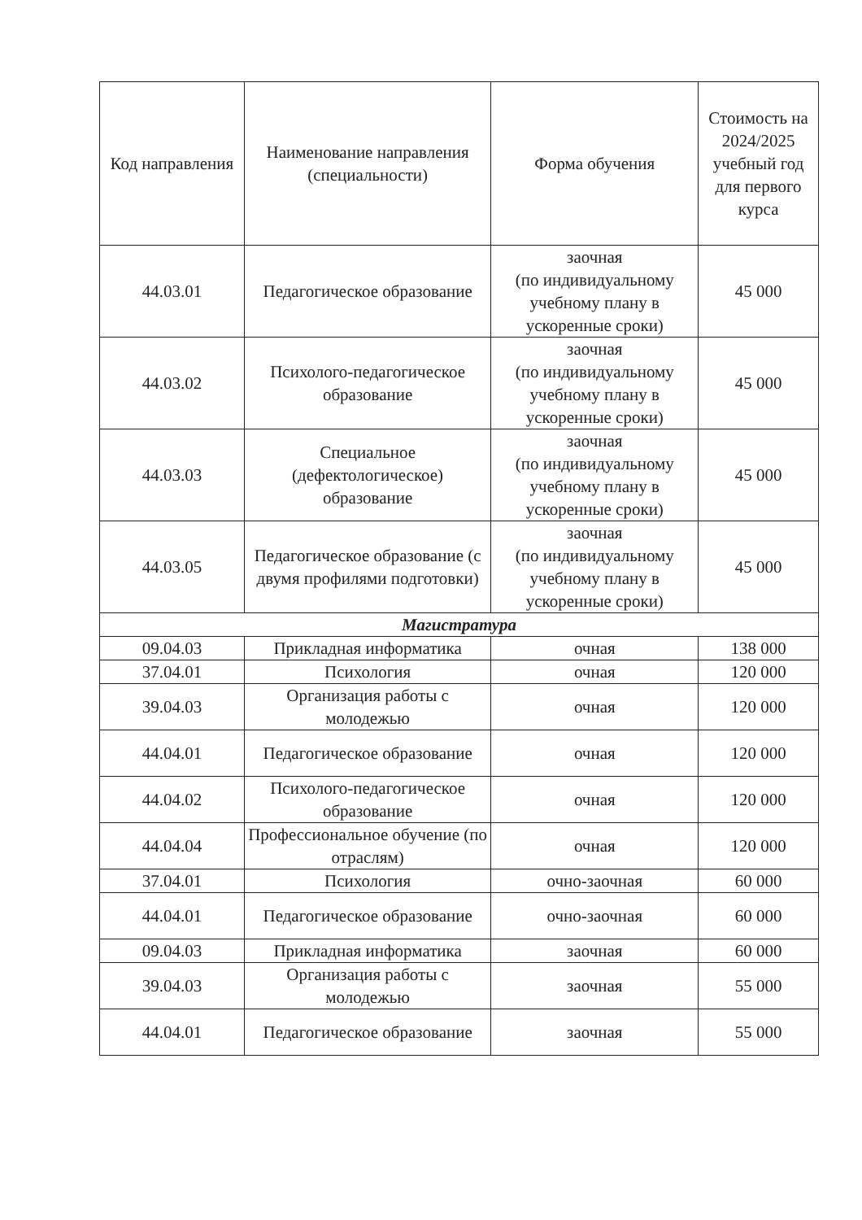| Код направления | Наименование направления (специальности) | Форма обучения | Стоимость на 2024/2025 учебный год для первого курса |
| --- | --- | --- | --- |
| 44.03.01 | Педагогическое образование | заочная (по индивидуальному учебному плану в ускоренные сроки) | 45 000 |
| 44.03.02 | Психолого-педагогическое образование | заочная (по индивидуальному учебному плану в ускоренные сроки) | 45 000 |
| 44.03.03 | Специальное (дефектологическое) образование | заочная (по индивидуальному учебному плану в ускоренные сроки) | 45 000 |
| 44.03.05 | Педагогическое образование (с двумя профилями подготовки) | заочная (по индивидуальному учебному плану в ускоренные сроки) | 45 000 |
| Магистратура | | | |
| 09.04.03 | Прикладная информатика | очная | 138 000 |
| 37.04.01 | Психология | очная | 120 000 |
| 39.04.03 | Организация работы с молодежью | очная | 120 000 |
| 44.04.01 | Педагогическое образование | очная | 120 000 |
| 44.04.02 | Психолого-педагогическое образование | очная | 120 000 |
| 44.04.04 | Профессиональное обучение (по отраслям) | очная | 120 000 |
| 37.04.01 | Психология | очно-заочная | 60 000 |
| 44.04.01 | Педагогическое образование | очно-заочная | 60 000 |
| 09.04.03 | Прикладная информатика | заочная | 60 000 |
| 39.04.03 | Организация работы с молодежью | заочная | 55 000 |
| 44.04.01 | Педагогическое образование | заочная | 55 000 |